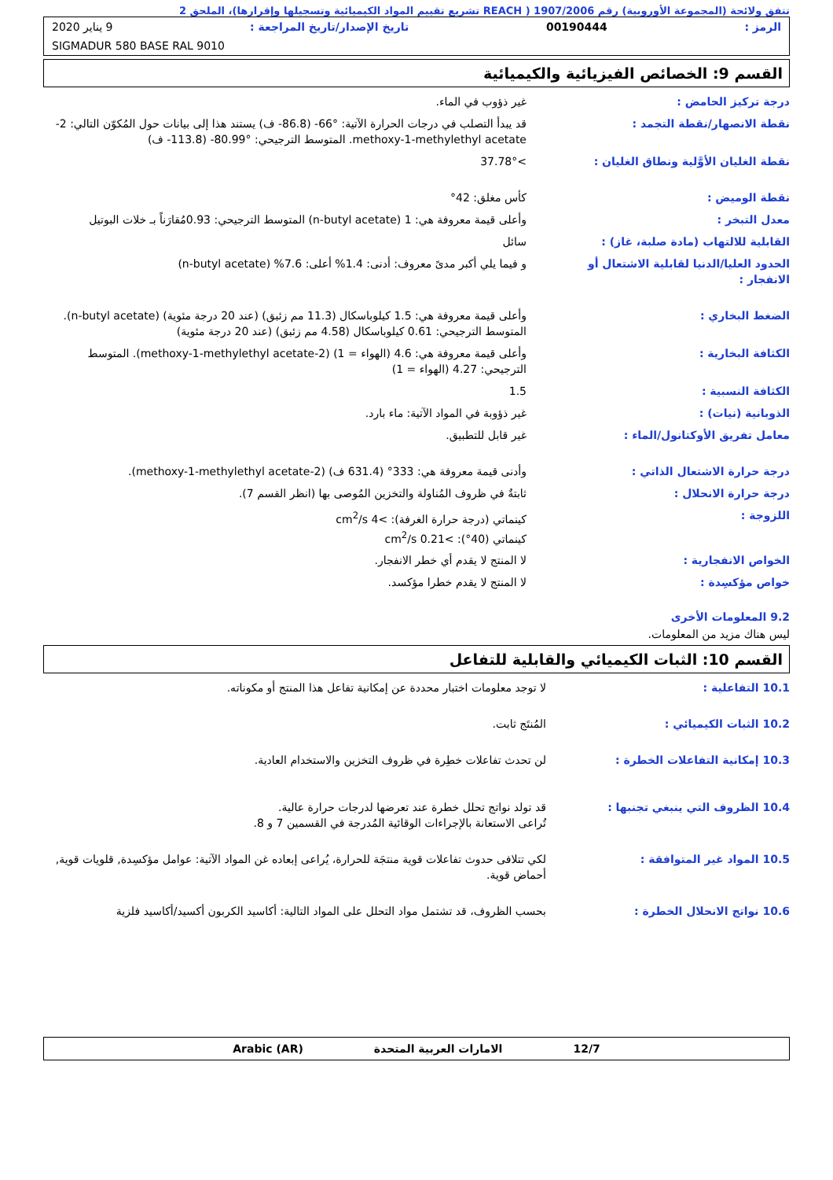تتفق ولائحة (المجموعة الأوروبية) رقم 1907/2006 ( REACH تشريع تقييم المواد الكيميائية وتسجيلها وإقرارها)، الملحق 2
الرمز : 00190444 تاريخ الإصدار/تاريخ المراجعة : 9 يناير 2020
SIGMADUR 580 BASE RAL 9010
القسم 9: الخصائص الفيزيائية والكيميائية
درجة تركيز الحامض : غير ذؤوب في الماء.
نقطة الانصهار/نقطة التجمد : قد يبدأ التصلب في درجات الحرارة الآتية: ‎-66°‎ (‎-86.8‎ ف) يستند هذا إلى بيانات حول المُكوّن التالي: 2-methoxy-1-methylethyl acetate. المتوسط الترجيحي: ‎-80.99°‎ (‎-113.8‎ ف)
نقطة الغليان الأوَّلية ونطاق الغليان :
>37.78°
نقطة الوميض : كأس مغلق: 42°
معدل التبخر : وأعلى قيمة معروفة هي: 1 (n-butyl acetate) المتوسط الترجيحي: 0.93مُقارَناً بـ خلات البوتيل
القابلية للالتهاب (مادة صلبة، غاز) : سائل
الحدود العليا/الدنيا لقابلية الاشتعال أو الانفجار :
و فيما يلي أكبر مدىً معروف: أدنى: 1.4% أعلى: 7.6% (n-butyl acetate)
الضغط البخاري : وأعلى قيمة معروفة هي: 1.5 كيلوباسكال (11.3 مم زئبق) (عند 20 درجة مئوية) (n-butyl acetate). المتوسط الترجيحي: 0.61 كيلوباسكال (4.58 مم زئبق) (عند 20 درجة مئوية)
الكثافة البخارية : وأعلى قيمة معروفة هي: 4.6 (الهواء = 1) (2-methoxy-1-methylethyl acetate). المتوسط الترجيحي: 4.27 (الهواء = 1)
الكثافة النسبية : 1.5
الذوبانية (نيات) : غير ذؤوبة في المواد الآتية: ماء بارد.
معامل تفريق الأوكتانول/الماء : غير قابل للتطبيق.
درجة حرارة الاشتعال الذاتي : وأدنى قيمة معروفة هي: 333° (631.4 ف) (2-methoxy-1-methylethyl acetate).
درجة حرارة الانحلال : ثابتةٌ في ظروف المُناولة والتخزين المُوصى بها (انظر القسم 7).
اللزوجة : كينماتي (درجة حرارة الغرفة): >4 cm<sup>2</sup>/s
كينماتي (40°): >0.21 cm<sup>2</sup>/s
الخواص الانفجارية : لا المنتج لا يقدم أي خطر الانفجار.
خواص مؤكسِدة : لا المنتج لا يقدم خطرا مؤكسد.
9.2 المعلومات الأخرى
ليس هناك مزيد من المعلومات.
القسم 10: الثبات الكيميائي والقابلية للتفاعل
10.1 التفاعلية : لا توجد معلومات اختبار محددة عن إمكانية تفاعل هذا المنتج أو مكوناته.
10.2 الثبات الكيميائي : المُنتَج ثابت.
10.3 إمكانية التفاعلات الخطرة : لن تحدث تفاعلات خطِرة في ظروف التخزين والاستخدام العادية.
10.4 الظروف التي ينبغي تجنبها : قد تولد نواتج تحلل خطرة عند تعرضها لدرجات حرارة عالية.
تُراعى الاستعانة بالإجراءات الوقائية المُدرجة في القسمين 7 و 8.
10.5 المواد غير المتوافقة : لكي تتلافى حدوث تفاعلات قوية منتجَة للحرارة، يُراعى إبعاده غن المواد الآتية: عوامل مؤكسِدة, قلويات قوية, أحماض قوية.
10.6 نواتج الانحلال الخطرة : بحسب الظروف، قد تشتمل مواد التحلل على المواد التالية: أكاسيد الكربون أكسيد/أكاسيد فلزية
12/7 الامارات العربية المتحدة Arabic (AR)